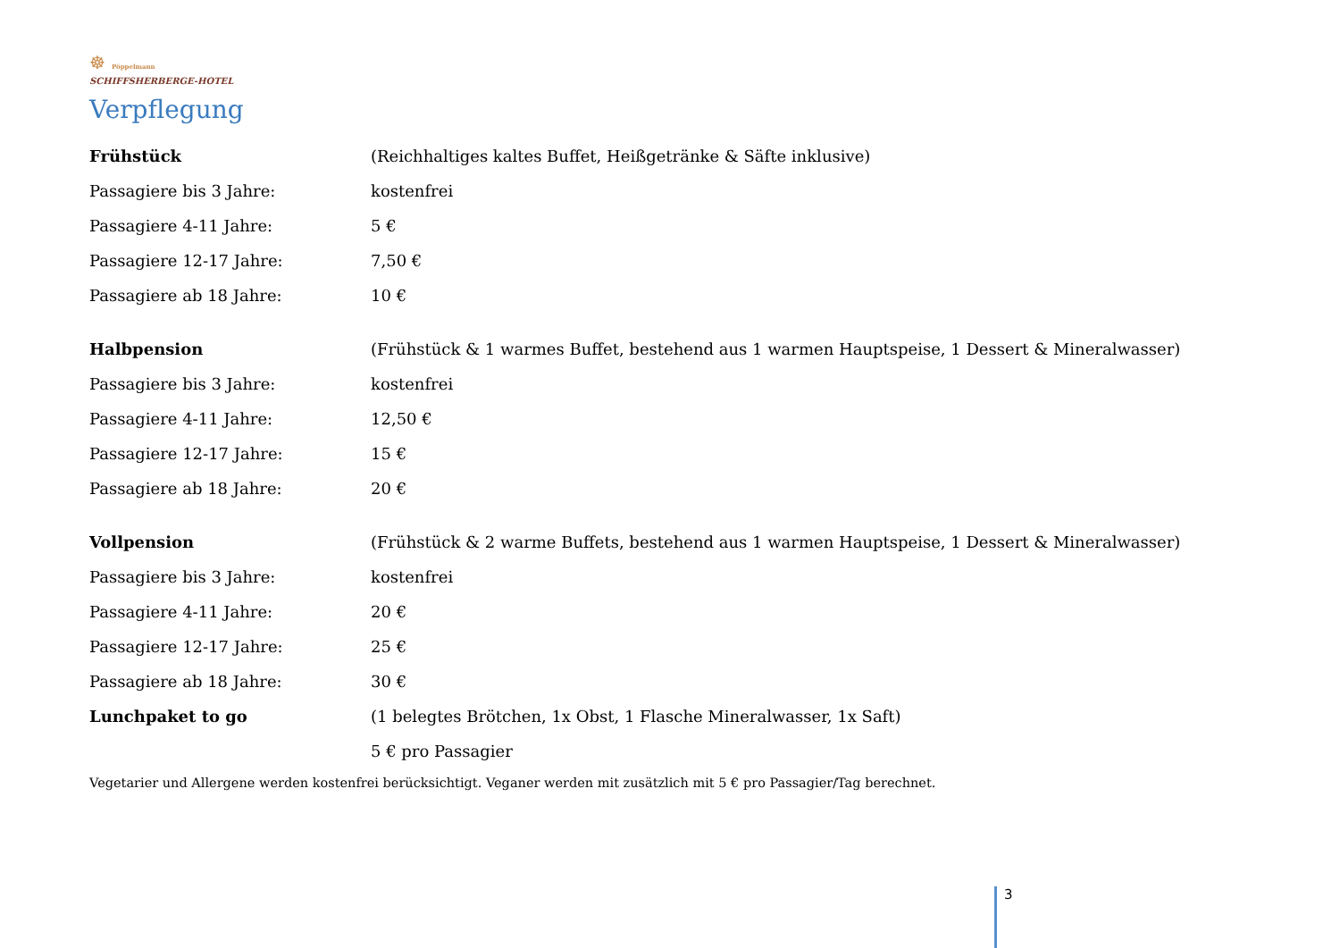☸ Pöppelmann
SCHIFFSHERBERGE-HOTEL
Verpflegung
| Frühstück | (Reichhaltiges kaltes Buffet, Heißgetränke & Säfte inklusive) |
| Passagiere bis 3 Jahre: | kostenfrei |
| Passagiere 4-11 Jahre: | 5 € |
| Passagiere 12-17 Jahre: | 7,50 € |
| Passagiere ab 18 Jahre: | 10 € |
| Halbpension | (Frühstück & 1 warmes Buffet, bestehend aus 1 warmen Hauptspeise, 1 Dessert & Mineralwasser) |
| Passagiere bis 3 Jahre: | kostenfrei |
| Passagiere 4-11 Jahre: | 12,50 € |
| Passagiere 12-17 Jahre: | 15 € |
| Passagiere ab 18 Jahre: | 20 € |
| Vollpension | (Frühstück & 2 warme Buffets, bestehend aus 1 warmen Hauptspeise, 1 Dessert & Mineralwasser) |
| Passagiere bis 3 Jahre: | kostenfrei |
| Passagiere 4-11 Jahre: | 20 € |
| Passagiere 12-17 Jahre: | 25 € |
| Passagiere ab 18 Jahre: | 30 € |
| Lunchpaket to go | (1 belegtes Brötchen, 1x Obst, 1 Flasche Mineralwasser, 1x Saft) |
| | 5 € pro Passagier |
Vegetarier und Allergene werden kostenfrei berücksichtigt. Veganer werden mit zusätzlich mit 5 € pro Passagier/Tag berechnet.
3